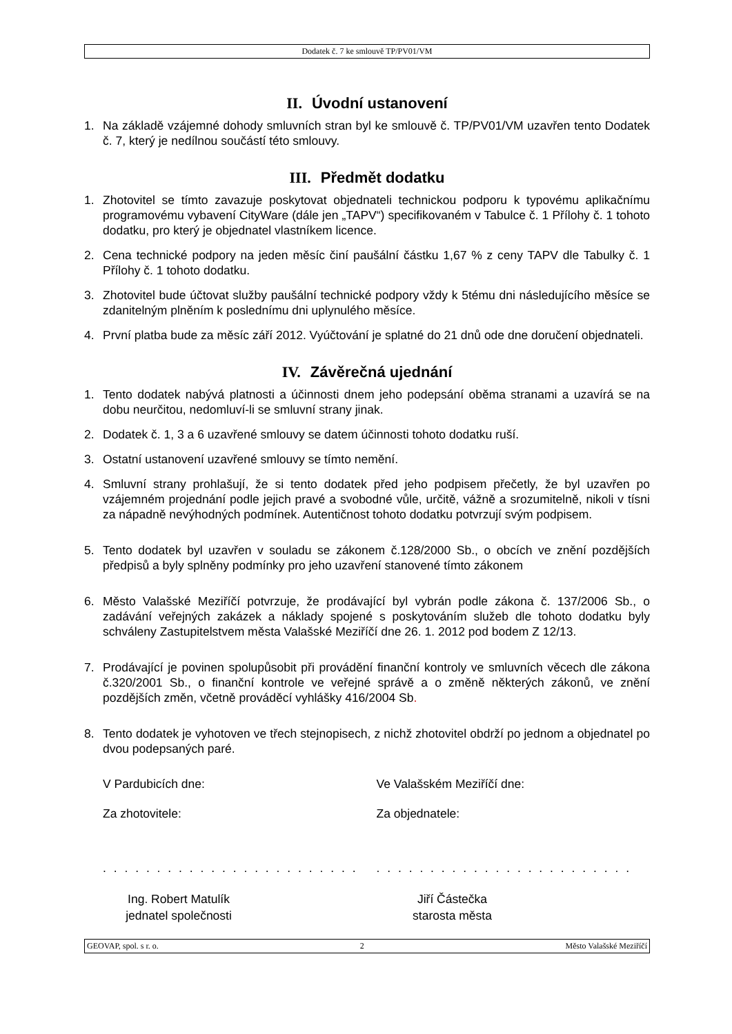Dodatek č. 7 ke smlouvě TP/PV01/VM
II. Úvodní ustanovení
1. Na základě vzájemné dohody smluvních stran byl ke smlouvě č. TP/PV01/VM uzavřen tento Dodatek č. 7, který je nedílnou součástí této smlouvy.
III. Předmět dodatku
1. Zhotovitel se tímto zavazuje poskytovat objednateli technickou podporu k typovému aplikačnímu programovému vybavení CityWare (dále jen „TAPV“) specifikovaném v Tabulce č. 1 Přílohy č. 1 tohoto dodatku, pro který je objednatel vlastníkem licence.
2. Cena technické podpory na jeden měsíc činí paušální částku 1,67 % z ceny TAPV dle Tabulky č. 1 Přílohy č. 1 tohoto dodatku.
3. Zhotovitel bude účtovat služby paušální technické podpory vždy k 5tému dni následujícího měsíce se zdanitelným plněním k poslednímu dni uplynulého měsíce.
4. První platba bude za měsíc září 2012. Vyúčtování je splatné do 21 dnů ode dne doručení objednateli.
IV. Závěrečná ujednání
1. Tento dodatek nabývá platnosti a účinnosti dnem jeho podepsání oběma stranami a uzavírá se na dobu neurčitou, nedomluví-li se smluvní strany jinak.
2. Dodatek č. 1, 3 a 6 uzavřené smlouvy se datem účinnosti tohoto dodatku ruší.
3. Ostatní ustanovení uzavřené smlouvy se tímto nemění.
4. Smluvní strany prohlašují, že si tento dodatek před jeho podpisem přečetly, že byl uzavřen po vzájemném projednání podle jejich pravé a svobodné vůle, určitě, vážně a srozumitelně, nikoli v tísni za nápadně nevýhodných podmínek. Autentičnost tohoto dodatku potvrzují svým podpisem.
5. Tento dodatek byl uzavřen v souladu se zákonem č.128/2000 Sb., o obcích ve znění pozdějších předpisů a byly splněny podmínky pro jeho uzavření stanovené tímto zákonem
6. Město Valašské Meziříčí potvrzuje, že prodávající byl vybrán podle zákona č. 137/2006 Sb., o zadávání veřejných zakázek a náklady spojené s poskytováním služeb dle tohoto dodatku byly schváleny Zastupitelstvem města Valašské Meziříčí dne 26. 1. 2012 pod bodem Z 12/13.
7. Prodávající je povinen spolupůsobit při provádění finanční kontroly ve smluvních věcech dle zákona č.320/2001 Sb., o finanční kontrole ve veřejné správě a o změně některých zákonů, ve znění pozdějších změn, včetně prováděcí vyhlášky 416/2004 Sb.
8. Tento dodatek je vyhotoven ve třech stejnopisech, z nichž zhotovitel obdrží po jednom a objednatel po dvou podepsaných paré.
V Pardubicích dne:
Za zhotovitele:
. . . . . . . . . . . . . . . . . . . . . . . .
Ing. Robert Matulík
jednatel společnosti
Ve Valašském Meziříčí dne:
Za objednatele:
. . . . . . . . . . . . . . . . . . . . . . . .
Jiří Částečka
starosta města
GEOVAP, spol. s r. o. 2 Město Valašské Meziříčí